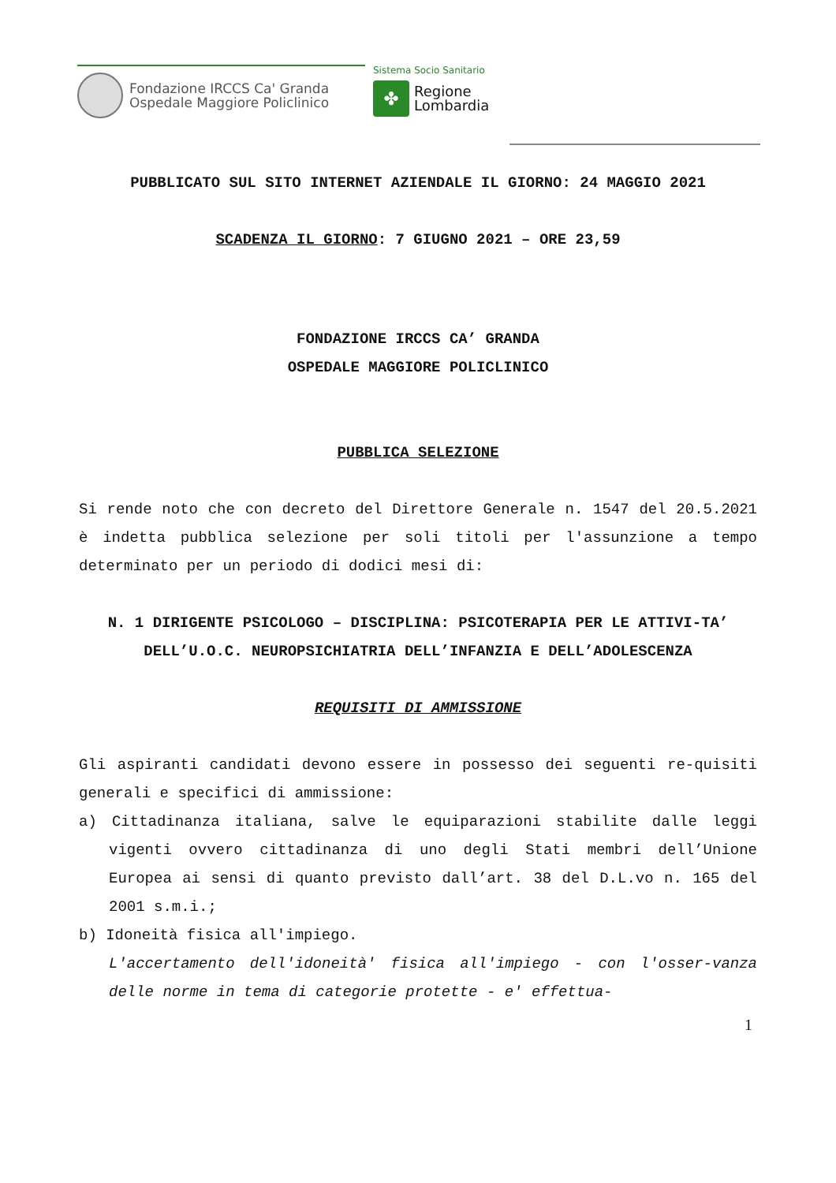Fondazione IRCCS Ca' Granda
Ospedale Maggiore Policlinico
Sistema Socio Sanitario
✤
Regione
Lombardia
PUBBLICATO SUL SITO INTERNET AZIENDALE IL GIORNO: 24 MAGGIO 2021
SCADENZA IL GIORNO: 7 GIUGNO 2021 – ORE 23,59
FONDAZIONE IRCCS CA’ GRANDA
OSPEDALE MAGGIORE POLICLINICO
PUBBLICA SELEZIONE
Si rende noto che con decreto del Direttore Generale n. 1547 del 20.5.2021 è indetta pubblica selezione per soli titoli per l'assunzione a tempo determinato per un periodo di dodici mesi di:
N. 1 DIRIGENTE PSICOLOGO – DISCIPLINA: PSICOTERAPIA PER LE ATTIVI-TA’ DELL’U.O.C. NEUROPSICHIATRIA DELL’INFANZIA E DELL’ADOLESCENZA
REQUISITI DI AMMISSIONE
Gli aspiranti candidati devono essere in possesso dei seguenti re-quisiti generali e specifici di ammissione:
a) Cittadinanza italiana, salve le equiparazioni stabilite dalle leggi vigenti ovvero cittadinanza di uno degli Stati membri dell’Unione Europea ai sensi di quanto previsto dall’art. 38 del D.L.vo n. 165 del 2001 s.m.i.;
b) Idoneità fisica all'impiego.
L'accertamento dell'idoneità' fisica all'impiego - con l'osser-vanza delle norme in tema di categorie protette - e' effettua-
1